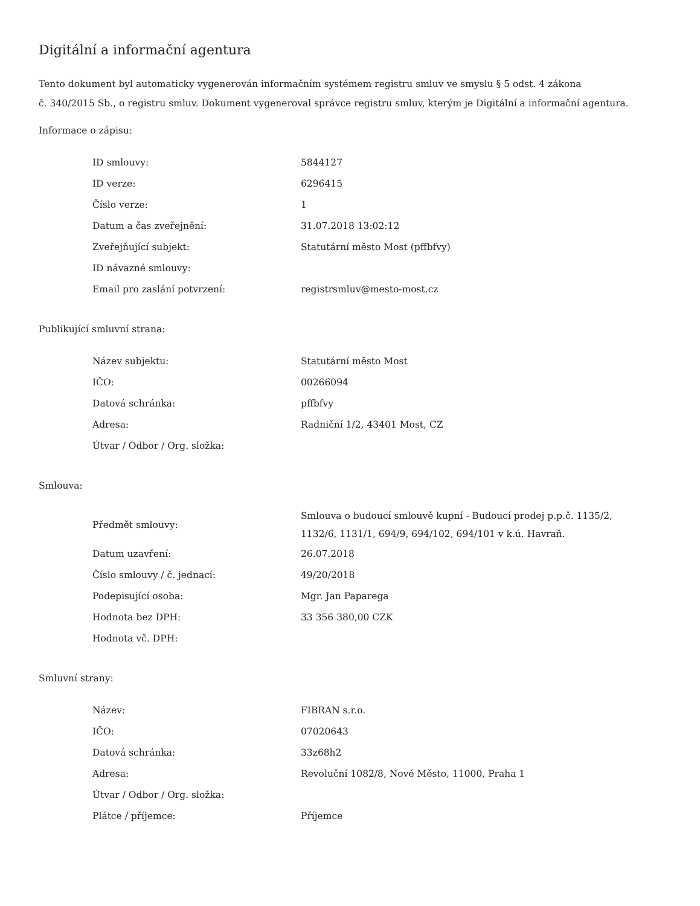Digitální a informační agentura
Tento dokument byl automaticky vygenerován informačním systémem registru smluv ve smyslu § 5 odst. 4 zákona
č. 340/2015 Sb., o registru smluv. Dokument vygeneroval správce registru smluv, kterým je Digitální a informační agentura.
Informace o zápisu:
| ID smlouvy: | 5844127 |
| ID verze: | 6296415 |
| Číslo verze: | 1 |
| Datum a čas zveřejnění: | 31.07.2018 13:02:12 |
| Zveřejňující subjekt: | Statutární město Most (pffbfvy) |
| ID návazné smlouvy: | |
| Email pro zaslání potvrzení: | registrsmluv@mesto-most.cz |
Publikující smluvní strana:
| Název subjektu: | Statutární město Most |
| IČO: | 00266094 |
| Datová schránka: | pffbfvy |
| Adresa: | Radniční 1/2, 43401 Most, CZ |
| Útvar / Odbor / Org. složka: | |
Smlouva:
| Předmět smlouvy: | Smlouva o budoucí smlouvě kupní - Budoucí prodej p.p.č. 1135/2, 1132/6, 1131/1, 694/9, 694/102, 694/101 v k.ú. Havraň. |
| Datum uzavření: | 26.07.2018 |
| Číslo smlouvy / č. jednací: | 49/20/2018 |
| Podepisující osoba: | Mgr. Jan Paparega |
| Hodnota bez DPH: | 33 356 380,00 CZK |
| Hodnota vč. DPH: | |
Smluvní strany:
| Název: | FIBRAN s.r.o. |
| IČO: | 07020643 |
| Datová schránka: | 33z68h2 |
| Adresa: | Revoluční 1082/8, Nové Město, 11000, Praha 1 |
| Útvar / Odbor / Org. složka: | |
| Plátce / příjemce: | Příjemce |